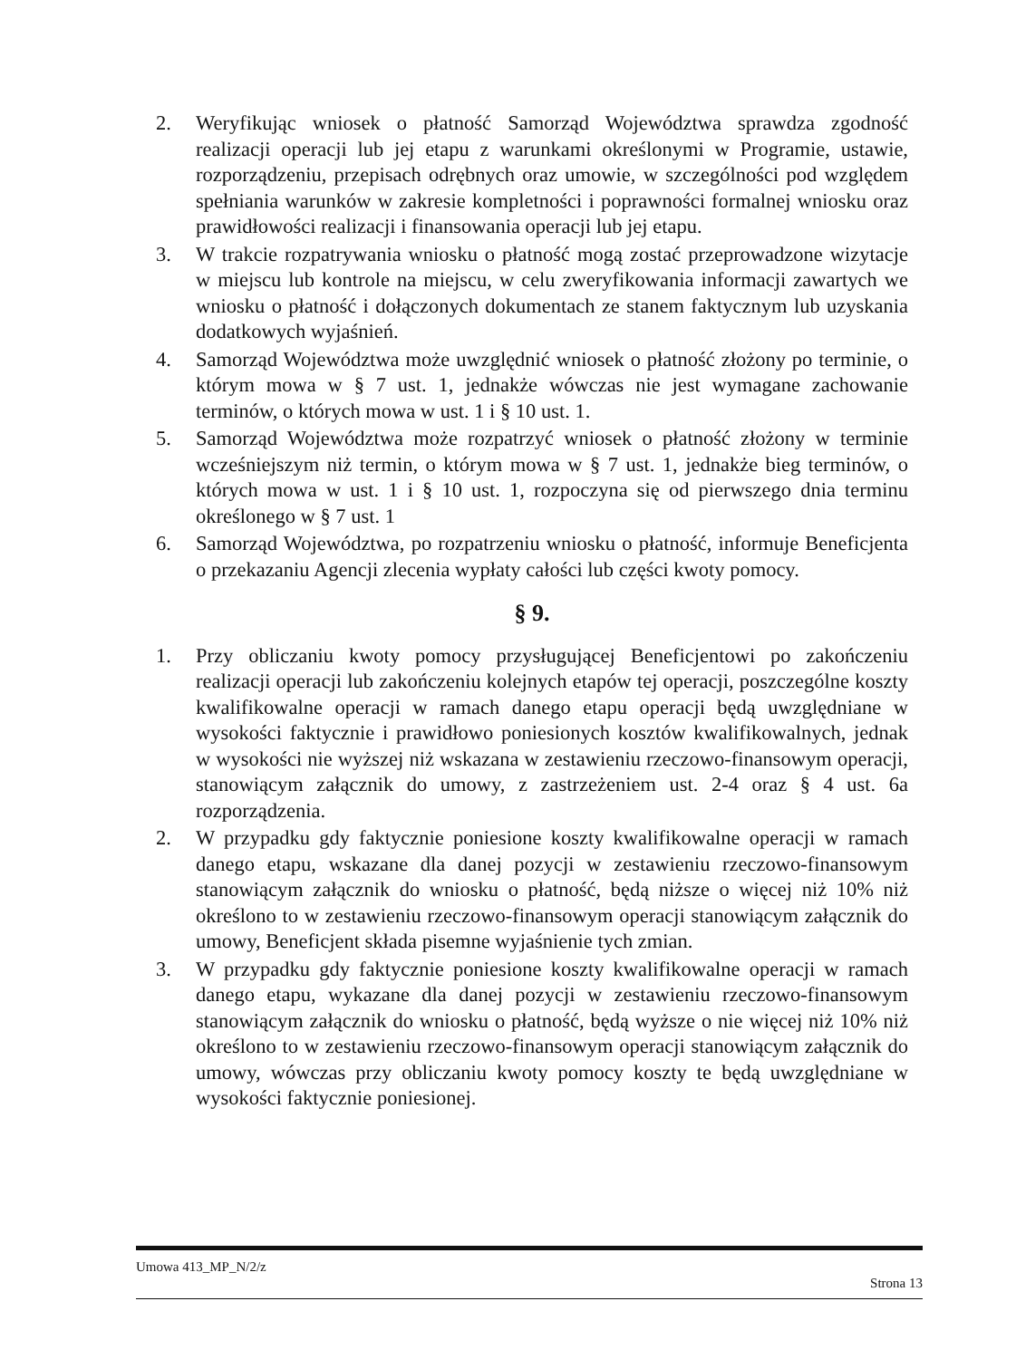2. Weryfikując wniosek o płatność Samorząd Województwa sprawdza zgodność realizacji operacji lub jej etapu z warunkami określonymi w Programie, ustawie, rozporządzeniu, przepisach odrębnych oraz umowie, w szczególności pod względem spełniania warunków w zakresie kompletności i poprawności formalnej wniosku oraz prawidłowości realizacji i finansowania operacji lub jej etapu.
3. W trakcie rozpatrywania wniosku o płatność mogą zostać przeprowadzone wizytacje w miejscu lub kontrole na miejscu, w celu zweryfikowania informacji zawartych we wniosku o płatność i dołączonych dokumentach ze stanem faktycznym lub uzyskania dodatkowych wyjaśnień.
4. Samorząd Województwa może uwzględnić wniosek o płatność złożony po terminie, o którym mowa w § 7 ust. 1, jednakże wówczas nie jest wymagane zachowanie terminów, o których mowa w ust. 1 i § 10 ust. 1.
5. Samorząd Województwa może rozpatrzyć wniosek o płatność złożony w terminie wcześniejszym niż termin, o którym mowa w § 7 ust. 1, jednakże bieg terminów, o których mowa w ust. 1 i § 10 ust. 1, rozpoczyna się od pierwszego dnia terminu określonego w § 7 ust. 1
6. Samorząd Województwa, po rozpatrzeniu wniosku o płatność, informuje Beneficjenta o przekazaniu Agencji zlecenia wypłaty całości lub części kwoty pomocy.
§ 9.
1. Przy obliczaniu kwoty pomocy przysługującej Beneficjentowi po zakończeniu realizacji operacji lub zakończeniu kolejnych etapów tej operacji, poszczególne koszty kwalifikowalne operacji w ramach danego etapu operacji będą uwzględniane w wysokości faktycznie i prawidłowo poniesionych kosztów kwalifikowalnych, jednak w wysokości nie wyższej niż wskazana w zestawieniu rzeczowo-finansowym operacji, stanowiącym załącznik do umowy, z zastrzeżeniem ust. 2-4 oraz § 4 ust. 6a rozporządzenia.
2. W przypadku gdy faktycznie poniesione koszty kwalifikowalne operacji w ramach danego etapu, wskazane dla danej pozycji w zestawieniu rzeczowo-finansowym stanowiącym załącznik do wniosku o płatność, będą niższe o więcej niż 10% niż określono to w zestawieniu rzeczowo-finansowym operacji stanowiącym załącznik do umowy, Beneficjent składa pisemne wyjaśnienie tych zmian.
3. W przypadku gdy faktycznie poniesione koszty kwalifikowalne operacji w ramach danego etapu, wykazane dla danej pozycji w zestawieniu rzeczowo-finansowym stanowiącym załącznik do wniosku o płatność, będą wyższe o nie więcej niż 10% niż określono to w zestawieniu rzeczowo-finansowym operacji stanowiącym załącznik do umowy, wówczas przy obliczaniu kwoty pomocy koszty te będą uwzględniane w wysokości faktycznie poniesionej.
Umowa 413_MP_N/2/z Strona 13